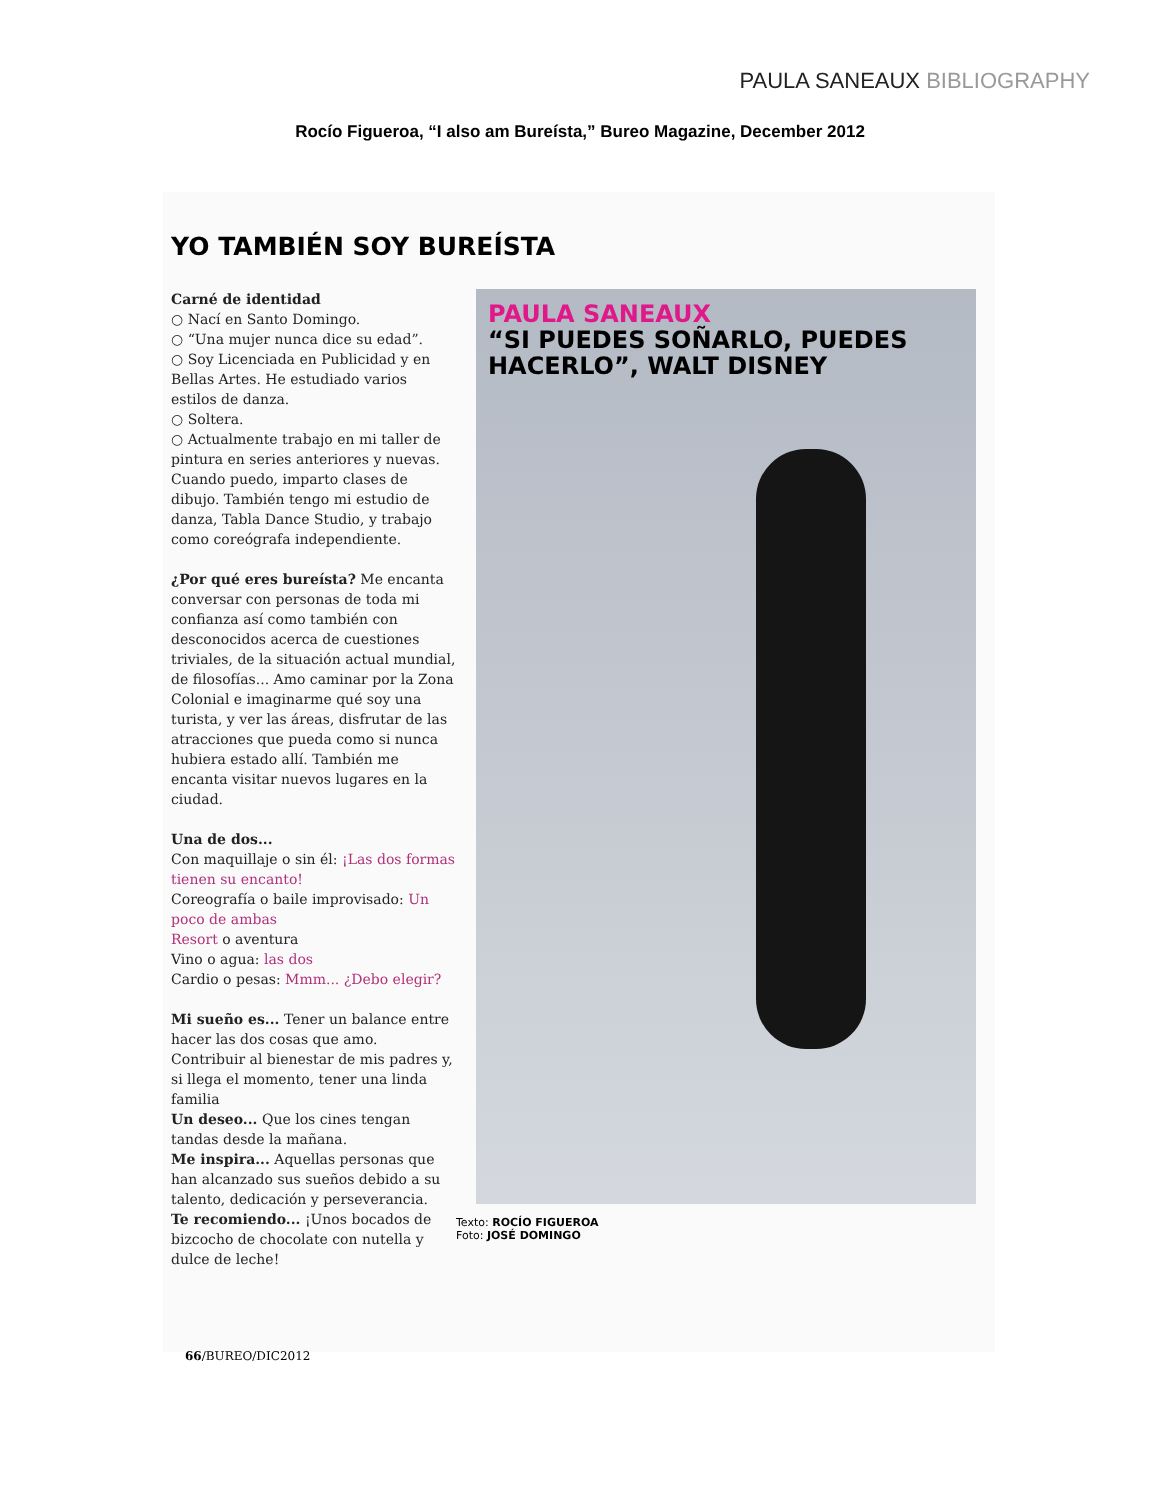PAULA SANEAUX BIBLIOGRAPHY
Rocío Figueroa, “I also am Bureísta,” Bureo Magazine, December 2012
YO TAMBIÉN SOY BUREÍSTA
Carné de identidad
○ Nací en Santo Domingo.
○ “Una mujer nunca dice su edad”.
○ Soy Licenciada en Publicidad y en Bellas Artes. He estudiado varios estilos de danza.
○ Soltera.
○ Actualmente trabajo en mi taller de pintura en series anteriores y nuevas. Cuando puedo, imparto clases de dibujo. También tengo mi estudio de danza, Tabla Dance Studio, y trabajo como coreógrafa independiente.
¿Por qué eres bureísta? Me encanta conversar con personas de toda mi confianza así como también con desconocidos acerca de cuestiones triviales, de la situación actual mundial, de filosofías... Amo caminar por la Zona Colonial e imaginarme qué soy una turista, y ver las áreas, disfrutar de las atracciones que pueda como si nunca hubiera estado allí. También me encanta visitar nuevos lugares en la ciudad.
Una de dos...
Con maquillaje o sin él: ¡Las dos formas tienen su encanto!
Coreografía o baile improvisado: Un poco de ambas
Resort o aventura
Vino o agua: las dos
Cardio o pesas: Mmm... ¿Debo elegir?
Mi sueño es... Tener un balance entre hacer las dos cosas que amo. Contribuir al bienestar de mis padres y, si llega el momento, tener una linda familia
Un deseo... Que los cines tengan tandas desde la mañana.
Me inspira... Aquellas personas que han alcanzado sus sueños debido a su talento, dedicación y perseverancia.
Te recomiendo... ¡Unos bocados de bizcocho de chocolate con nutella y dulce de leche!
PAULA SANEAUX
“SI PUEDES SOÑARLO, PUEDES HACERLO”, WALT DISNEY
Texto: ROCÍO FIGUEROA
Foto: JOSÉ DOMINGO
66/BUREO/DIC2012